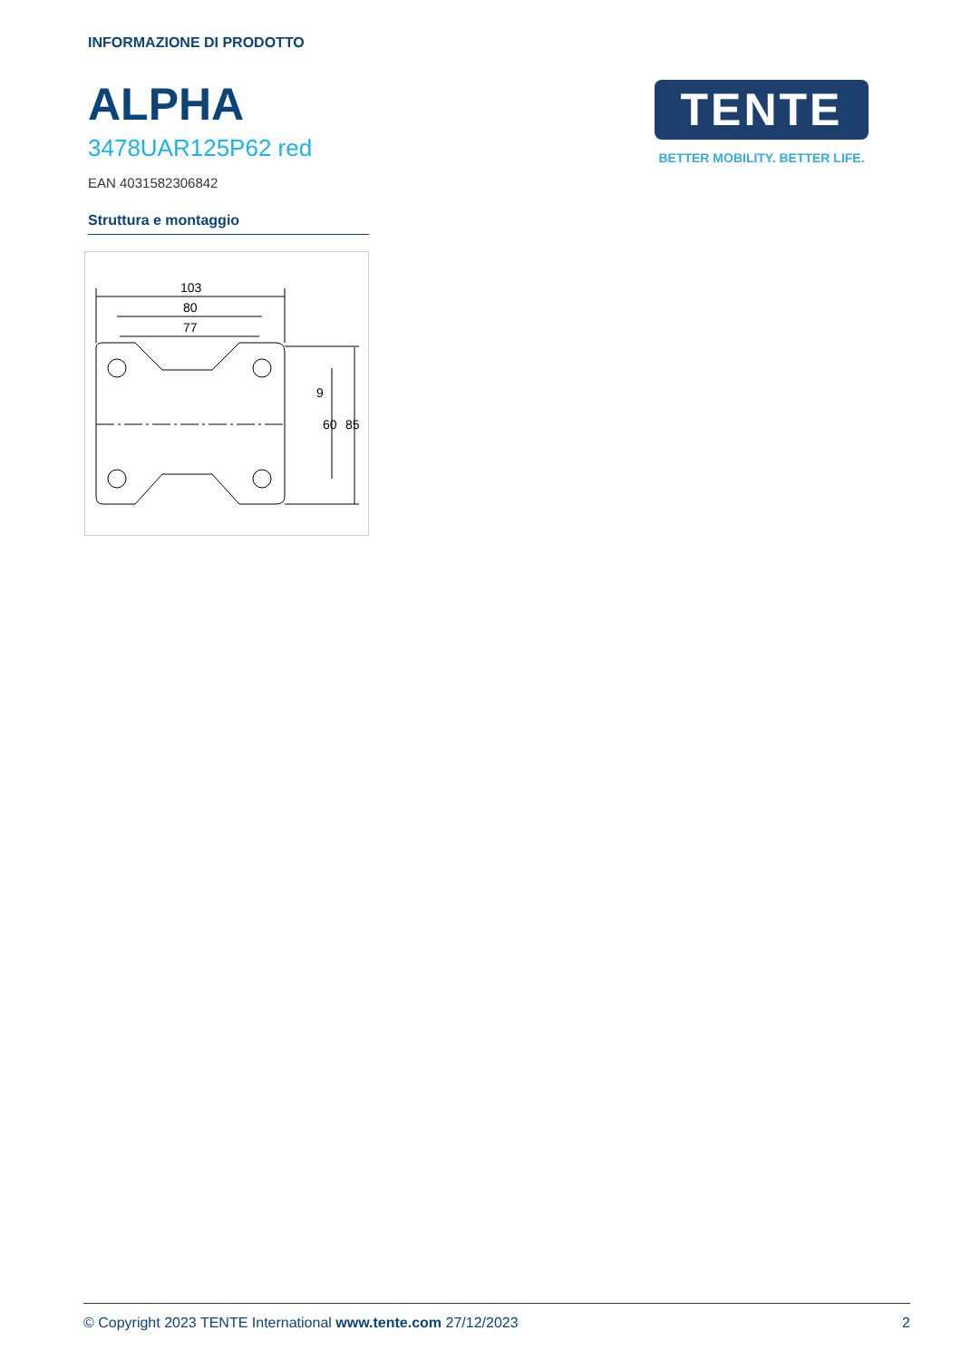INFORMAZIONE DI PRODOTTO
ALPHA
3478UAR125P62 red
EAN 4031582306842
Struttura e montaggio
103
80
77
9
60
85
TENTE
BETTER MOBILITY. BETTER LIFE.
© Copyright 2023 TENTE International www.tente.com 27/12/2023 2